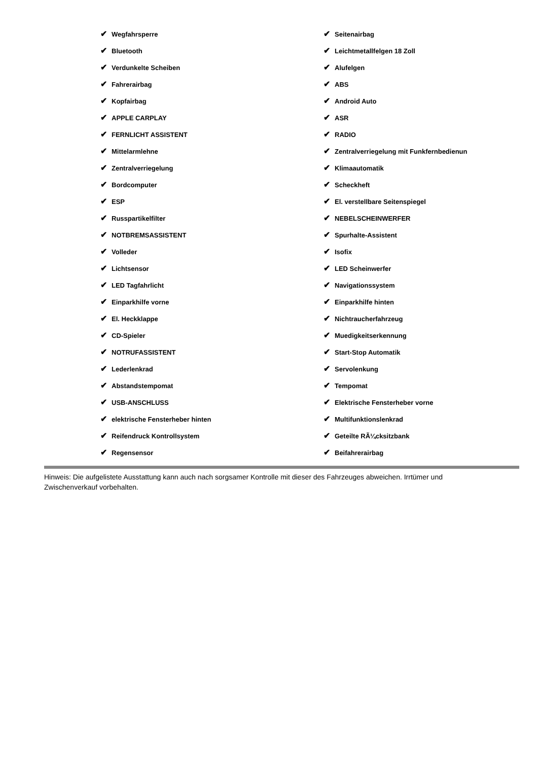✔ Wegfahrsperre
✔ Bluetooth
✔ Verdunkelte Scheiben
✔ Fahrerairbag
✔ Kopfairbag
✔ APPLE CARPLAY
✔ FERNLICHT ASSISTENT
✔ Mittelarmlehne
✔ Zentralverriegelung
✔ Bordcomputer
✔ ESP
✔ Russpartikelfilter
✔ NOTBREMSASSISTENT
✔ Volleder
✔ Lichtsensor
✔ LED Tagfahrlicht
✔ Einparkhilfe vorne
✔ El. Heckklappe
✔ CD-Spieler
✔ NOTRUFASSISTENT
✔ Lederlenkrad
✔ Abstandstempomat
✔ USB-ANSCHLUSS
✔ elektrische Fensterheber hinten
✔ Reifendruck Kontrollsystem
✔ Regensensor
✔ Seitenairbag
✔ Leichtmetallfelgen 18 Zoll
✔ Alufelgen
✔ ABS
✔ Android Auto
✔ ASR
✔ RADIO
✔ Zentralverriegelung mit Funkfernbedienun
✔ Klimaautomatik
✔ Scheckheft
✔ El. verstellbare Seitenspiegel
✔ NEBELSCHEINWERFER
✔ Spurhalte-Assistent
✔ Isofix
✔ LED Scheinwerfer
✔ Navigationssystem
✔ Einparkhilfe hinten
✔ Nichtraucherfahrzeug
✔ Muedigkeitserkennung
✔ Start-Stop Automatik
✔ Servolenkung
✔ Tempomat
✔ Elektrische Fensterheber vorne
✔ Multifunktionslenkrad
✔ Geteilte RÃ¼cksitzbank
✔ Beifahrerairbag
Hinweis: Die aufgelistete Ausstattung kann auch nach sorgsamer Kontrolle mit dieser des Fahrzeuges abweichen. Irrtümer und Zwischenverkauf vorbehalten.